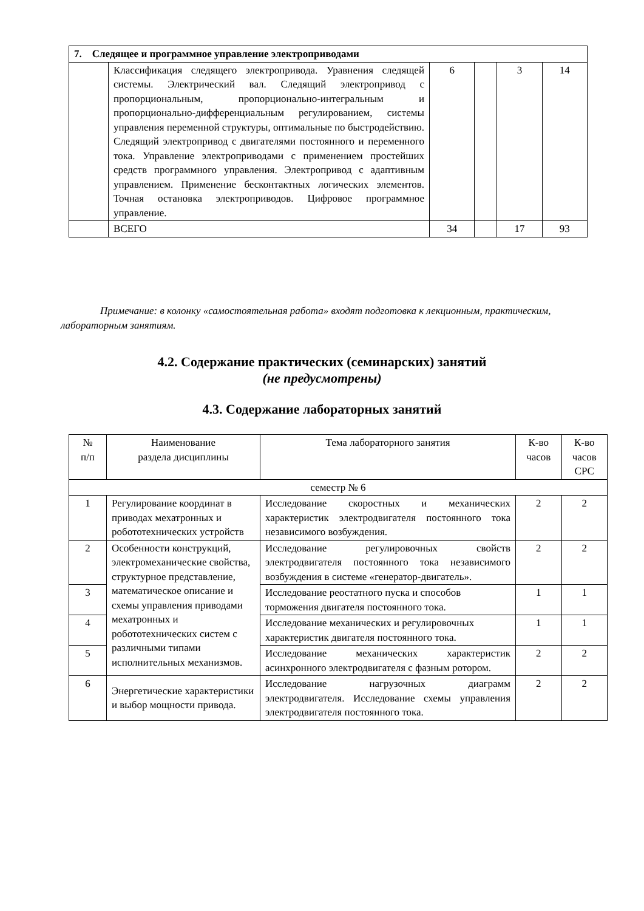| 7. Следящее и программное управление электроприводами | | | | | |
| | Классификация следящего электропривода. Уравнения следящей системы. Электрический вал. Следящий электропривод с пропорциональным, пропорционально-интегральным и пропорционально-дифференциальным регулированием, системы управления переменной структуры, оптимальные по быстродействию. Следящий электропривод с двигателями постоянного и переменного тока. Управление электроприводами с применением простейших средств программного управления. Электропривод с адаптивным управлением. Применение бесконтактных логических элементов. Точная остановка электроприводов. Цифровое программное управление. | 6 | | 3 | 14 |
| | ВСЕГО | 34 | | 17 | 93 |
Примечание: в колонку «самостоятельная работа» входят подготовка к лекционным, практическим, лабораторным занятиям.
4.2. Содержание практических (семинарских) занятий
(не предусмотрены)
4.3. Содержание лабораторных занятий
| № п/п | Наименование раздела дисциплины | Тема лабораторного занятия | К-во часов | К-во часов СРС |
| --- | --- | --- | --- | --- |
| семестр № 6 | | | | |
| 1 | Регулирование координат в приводах мехатронных и робототехнических устройств | Исследование скоростных и механических характеристик электродвигателя постоянного тока независимого возбуждения. | 2 | 2 |
| 2 | Особенности конструкций, электромеханические свойства, структурное представление, математическое описание и схемы управления приводами мехатронных и робототехнических систем с различными типами исполнительных механизмов. | Исследование регулировочных свойств электродвигателя постоянного тока независимого возбуждения в системе «генератор-двигатель». | 2 | 2 |
| 3 | | Исследование реостатного пуска и способов торможения двигателя постоянного тока. | 1 | 1 |
| 4 | | Исследование механических и регулировочных характеристик двигателя постоянного тока. | 1 | 1 |
| 5 | | Исследование механических характеристик асинхронного электродвигателя с фазным ротором. | 2 | 2 |
| 6 | Энергетические характеристики и выбор мощности привода. | Исследование нагрузочных диаграмм электродвигателя. Исследование схемы управления электродвигателя постоянного тока. | 2 | 2 |